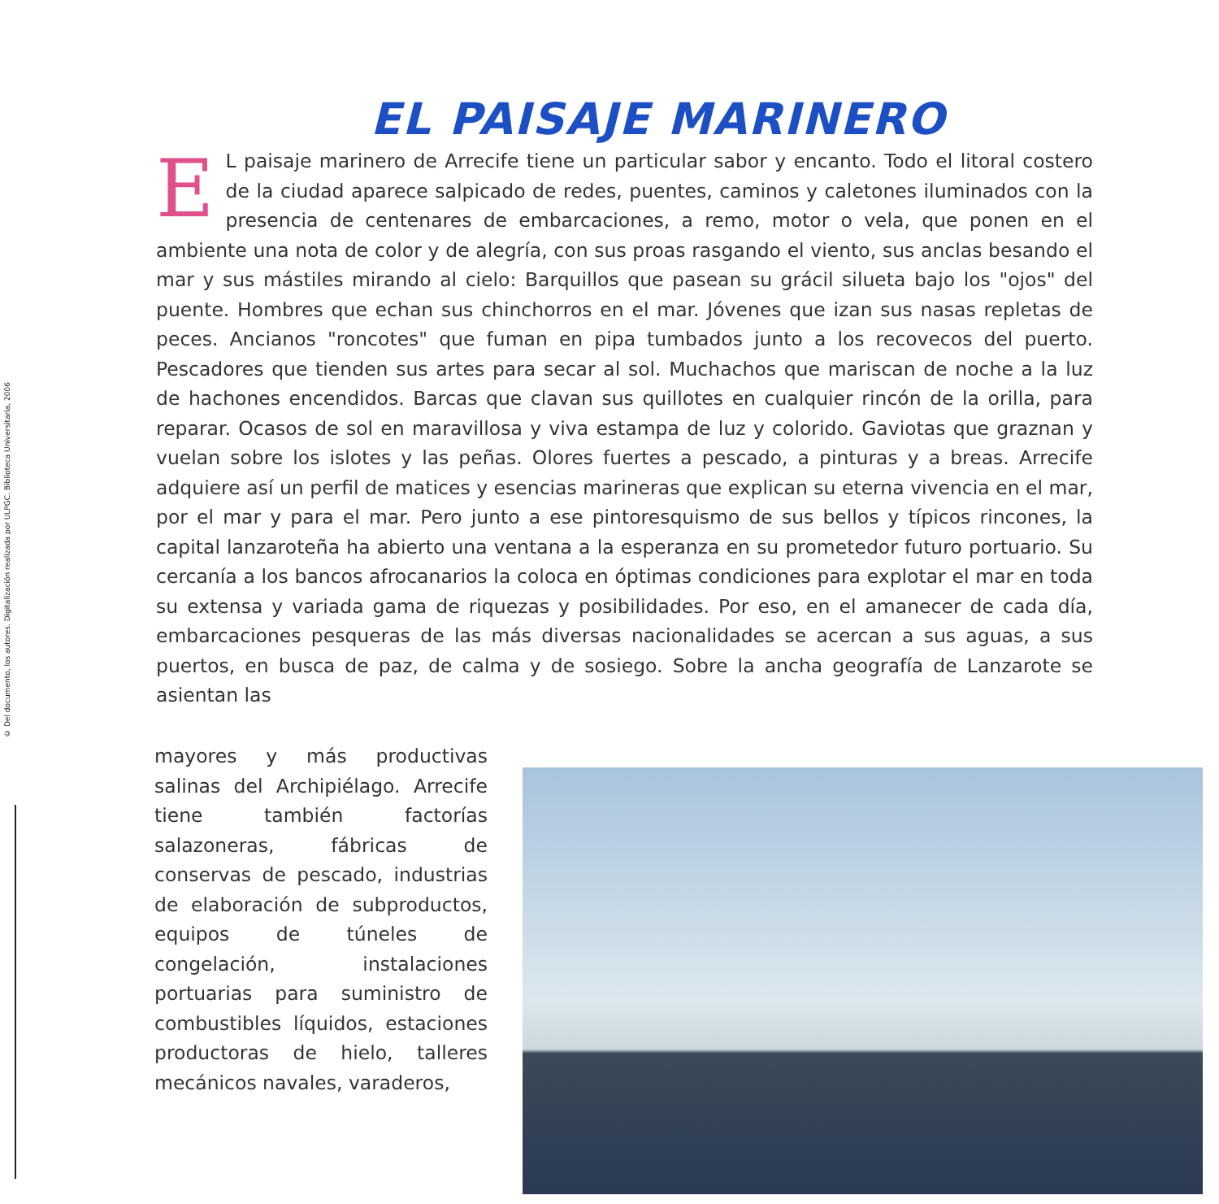© Del documento, los autores. Digitalización realizada por ULPGC. Biblioteca Universitaria, 2006
EL PAISAJE MARINERO
EL paisaje marinero de Arrecife tiene un particular sabor y encanto. Todo el litoral costero de la ciudad aparece salpicado de redes, puentes, caminos y caletones iluminados con la presencia de centenares de embarcaciones, a remo, motor o vela, que ponen en el ambiente una nota de color y de alegría, con sus proas rasgando el viento, sus anclas besando el mar y sus mástiles mirando al cielo: Barquillos que pasean su grácil silueta bajo los "ojos" del puente. Hombres que echan sus chinchorros en el mar. Jóvenes que izan sus nasas repletas de peces. Ancianos "roncotes" que fuman en pipa tumbados junto a los recovecos del puerto. Pescadores que tienden sus artes para secar al sol. Muchachos que mariscan de noche a la luz de hachones encendidos. Barcas que clavan sus quillotes en cualquier rincón de la orilla, para reparar. Ocasos de sol en maravillosa y viva estampa de luz y colorido. Gaviotas que graznan y vuelan sobre los islotes y las peñas. Olores fuertes a pescado, a pinturas y a breas. Arrecife adquiere así un perfil de matices y esencias marineras que explican su eterna vivencia en el mar, por el mar y para el mar. Pero junto a ese pintoresquismo de sus bellos y típicos rincones, la capital lanzaroteña ha abierto una ventana a la esperanza en su prometedor futuro portuario. Su cercanía a los bancos afrocanarios la coloca en óptimas condiciones para explotar el mar en toda su extensa y variada gama de riquezas y posibilidades. Por eso, en el amanecer de cada día, embarcaciones pesqueras de las más diversas nacionalidades se acercan a sus aguas, a sus puertos, en busca de paz, de calma y de sosiego. Sobre la ancha geografía de Lanzarote se asientan las
mayores y más productivas salinas del Archipiélago. Arrecife tiene también factorías salazoneras, fábricas de conservas de pescado, industrias de elaboración de subproductos, equipos de túneles de congelación, instalaciones portuarias para suministro de combustibles líquidos, estaciones productoras de hielo, talleres mecánicos navales, varaderos,